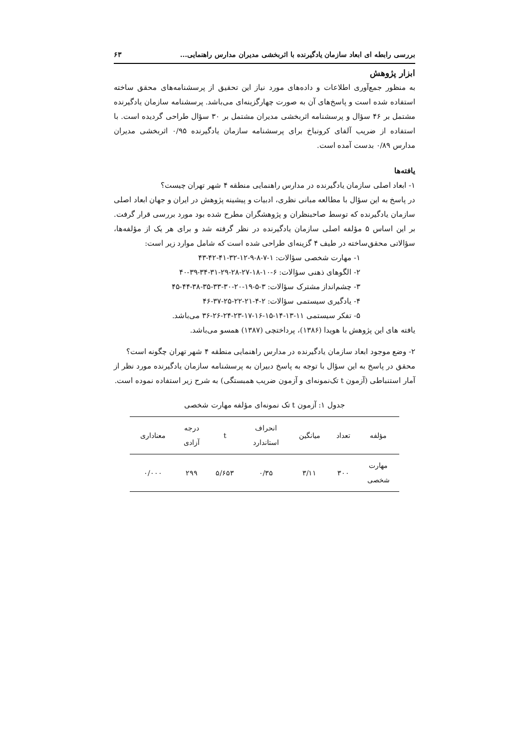بررسی رابطه ای ابعاد سازمان یادگیرنده با اثربخشی مدیران مدارس راهنمایی... ۶۳
ابزار پژوهش
به منظور جمع‌آوری اطلاعات و داده‌های مورد نیاز این تحقیق از پرسشنامه‌های محقق ساخته استفاده شده است و پاسخ‌های آن به صورت چهارگزینه‌ای می‌باشد. پرسشنامه سازمان یادگیرنده مشتمل بر ۴۶ سؤال و پرسشنامه اثربخشی مدیران مشتمل بر ۳۰ سؤال طراحی گردیده است. با استفاده از ضریب آلفای کرونباخ برای پرسشنامه سازمان یادگیرنده ۰/۹۵ اثربخشی مدیران مدارس ۰/۸۹ بدست آمده است.
یافته‌ها
۱- ابعاد اصلی سازمان یادگیرنده در مدارس راهنمایی منطقه ۴ شهر تهران چیست؟
در پاسخ به این سؤال با مطالعه مبانی نظری، ادبیات و پیشینه پژوهش در ایران و جهان ابعاد اصلی سازمان یادگیرنده که توسط صاحبنظران و پژوهشگران مطرح شده بود مورد بررسی قرار گرفت. بر این اساس ۵ مؤلفه اصلی سازمان یادگیرنده در نظر گرفته شد و برای هر یک از مؤلفه‌ها، سؤالاتی محقق‌ساخته در طیف ۴ گزینه‌ای طراحی شده است که شامل موارد زیر است:
۱- مهارت شخصی سؤالات: ۱-۷-۸-۹-۱۲-۳۲-۴۱-۴۲-۴۳
۲- الگوهای ذهنی سؤالات: ۶-۱۰-۱۸-۲۷-۲۸-۲۹-۳۱-۳۴-۳۹-۴۰
۳- چشم‌انداز مشترک سؤالات: ۳-۵-۱۹-۲۰-۳۰-۳۳-۳۵-۳۸-۴۴-۴۵
۴- یادگیری سیستمی سؤالات: ۲-۴-۲۱-۲۲-۲۵-۳۷-۴۶
۵- تفکر سیستمی ۱۱-۱۳-۱۴-۱۵-۱۶-۱۷-۲۳-۲۴-۲۶-۳۶ می‌باشد.
یافته های این پژوهش با هویدا (۱۳۸۶)، پرداختچی (۱۳۸۷) همسو می‌باشد.
۲- وضع موجود ابعاد سازمان یادگیرنده در مدارس راهنمایی منطقه ۴ شهر تهران چگونه است؟
محقق در پاسخ به این سؤال با توجه به پاسخ دبیران به پرسشنامه سازمان یادگیرنده مورد نظر از آمار استنباطی (آزمون t تک‌نمونه‌ای و آزمون ضریب همبستگی) به شرح زیر استفاده نموده است.
جدول ۱: آزمون t تک نمونه‌ای مؤلفه مهارت شخصی
| مؤلفه | تعداد | میانگین | انحراف استاندارد | t | درجه آزادی | معناداری |
| --- | --- | --- | --- | --- | --- | --- |
| مهارت شخصی | ۳۰۰ | ۳/۱۱ | ۰/۳۵ | ۵/۶۵۳ | ۲۹۹ | ۰/۰۰۰ |